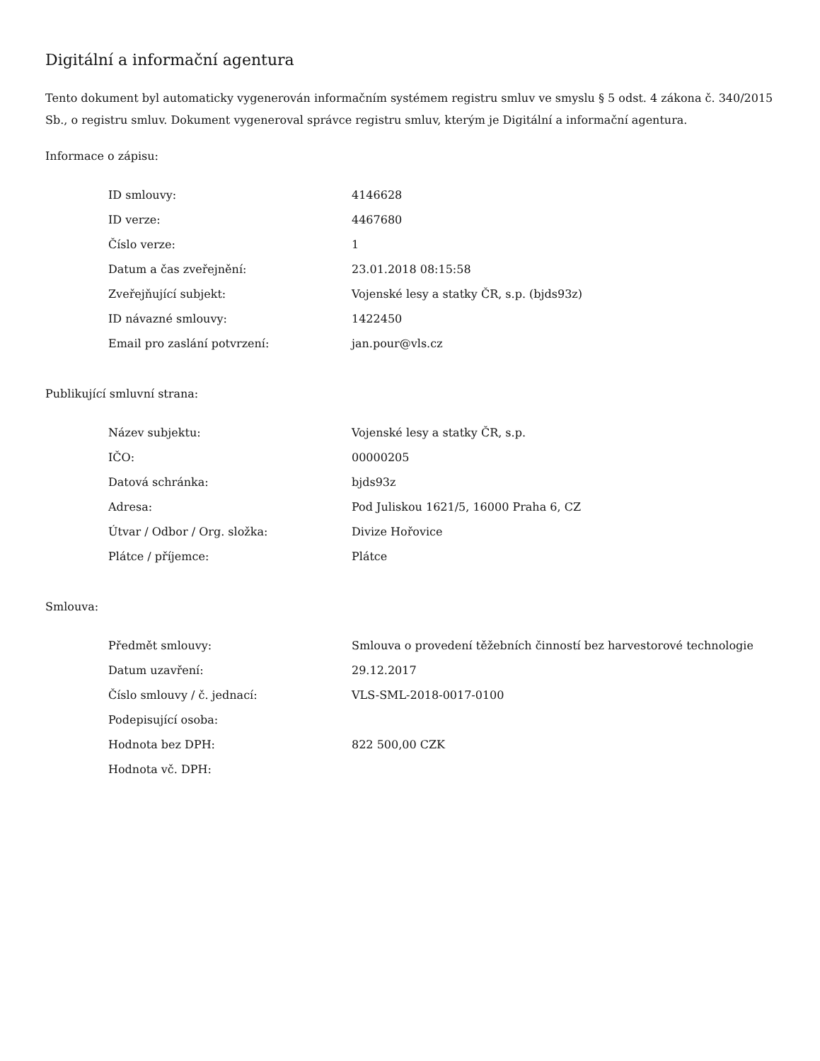Digitální a informační agentura
Tento dokument byl automaticky vygenerován informačním systémem registru smluv ve smyslu § 5 odst. 4 zákona č. 340/2015 Sb., o registru smluv. Dokument vygeneroval správce registru smluv, kterým je Digitální a informační agentura.
Informace o zápisu:
| ID smlouvy: | 4146628 |
| ID verze: | 4467680 |
| Číslo verze: | 1 |
| Datum a čas zveřejnění: | 23.01.2018 08:15:58 |
| Zveřejňující subjekt: | Vojenské lesy a statky ČR, s.p. (bjds93z) |
| ID návazné smlouvy: | 1422450 |
| Email pro zaslání potvrzení: | jan.pour@vls.cz |
Publikující smluvní strana:
| Název subjektu: | Vojenské lesy a statky ČR, s.p. |
| IČO: | 00000205 |
| Datová schránka: | bjds93z |
| Adresa: | Pod Juliskou 1621/5, 16000 Praha 6, CZ |
| Útvar / Odbor / Org. složka: | Divize Hořovice |
| Plátce / příjemce: | Plátce |
Smlouva:
| Předmět smlouvy: | Smlouva o provedení těžebních činností bez harvestorové technologie |
| Datum uzavření: | 29.12.2017 |
| Číslo smlouvy / č. jednací: | VLS-SML-2018-0017-0100 |
| Podepisující osoba: | |
| Hodnota bez DPH: | 822 500,00 CZK |
| Hodnota vč. DPH: | |